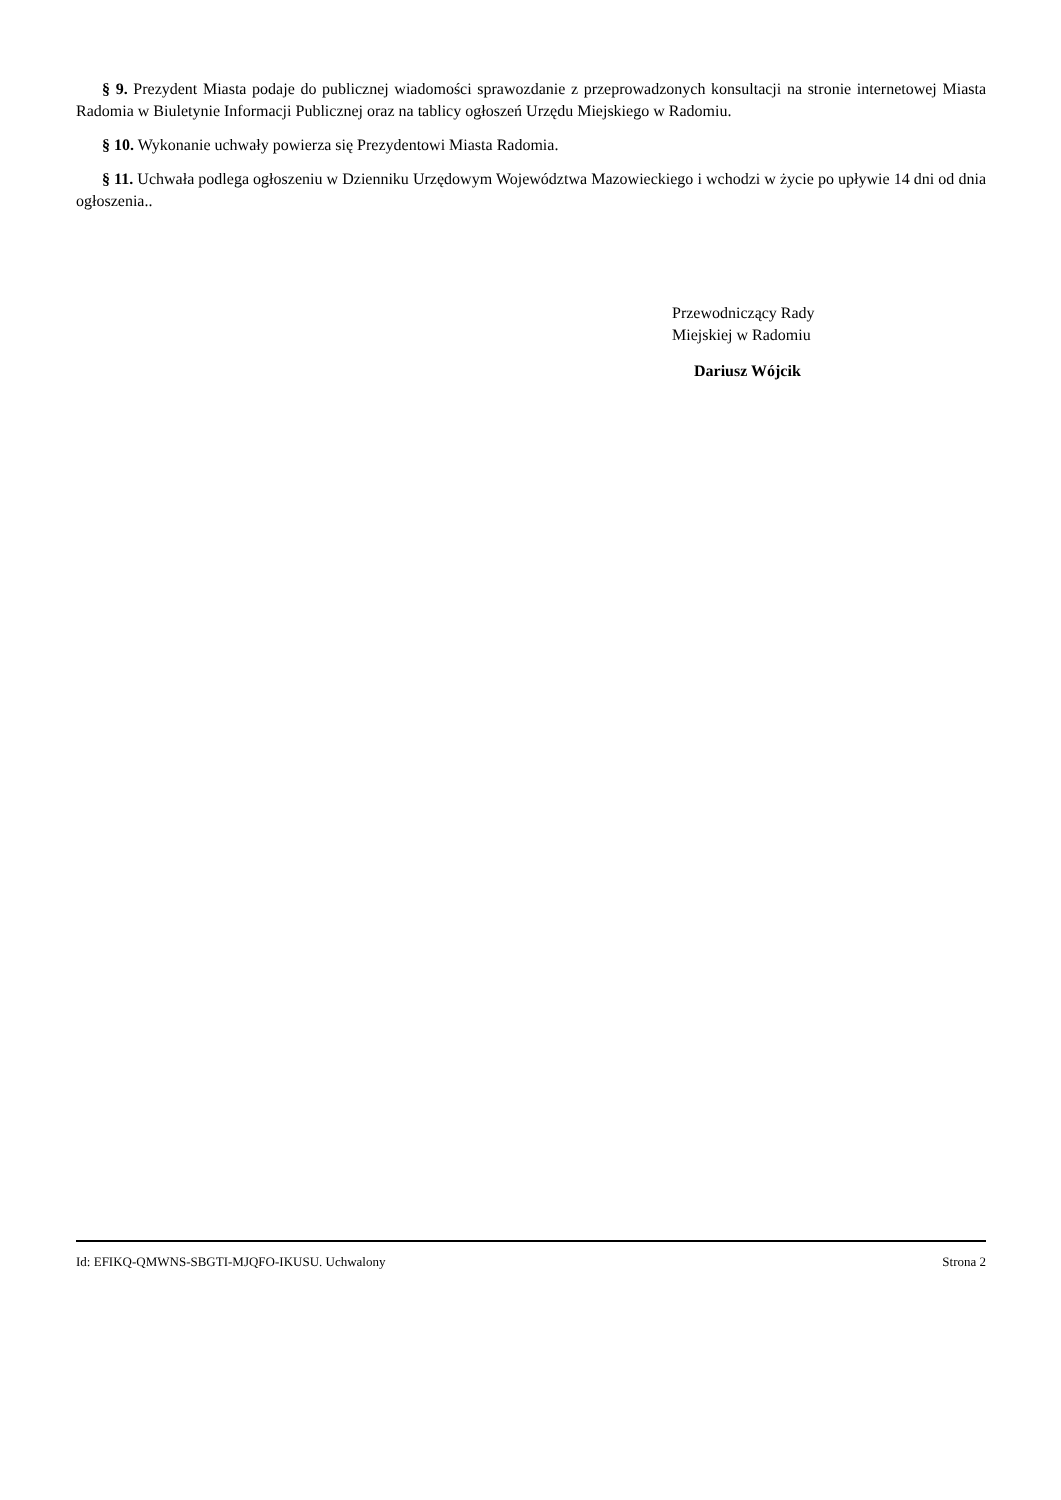§ 9. Prezydent Miasta podaje do publicznej wiadomości sprawozdanie z przeprowadzonych konsultacji na stronie internetowej Miasta Radomia w Biuletynie Informacji Publicznej oraz na tablicy ogłoszeń Urzędu Miejskiego w Radomiu.
§ 10. Wykonanie uchwały powierza się Prezydentowi Miasta Radomia.
§ 11. Uchwała podlega ogłoszeniu w Dzienniku Urzędowym Województwa Mazowieckiego i wchodzi w życie po upływie 14 dni od dnia ogłoszenia..
Przewodniczący Rady
Miejskiej w Radomiu
Dariusz Wójcik
Id: EFIKQ-QMWNS-SBGTI-MJQFO-IKUSU. Uchwalony Strona 2